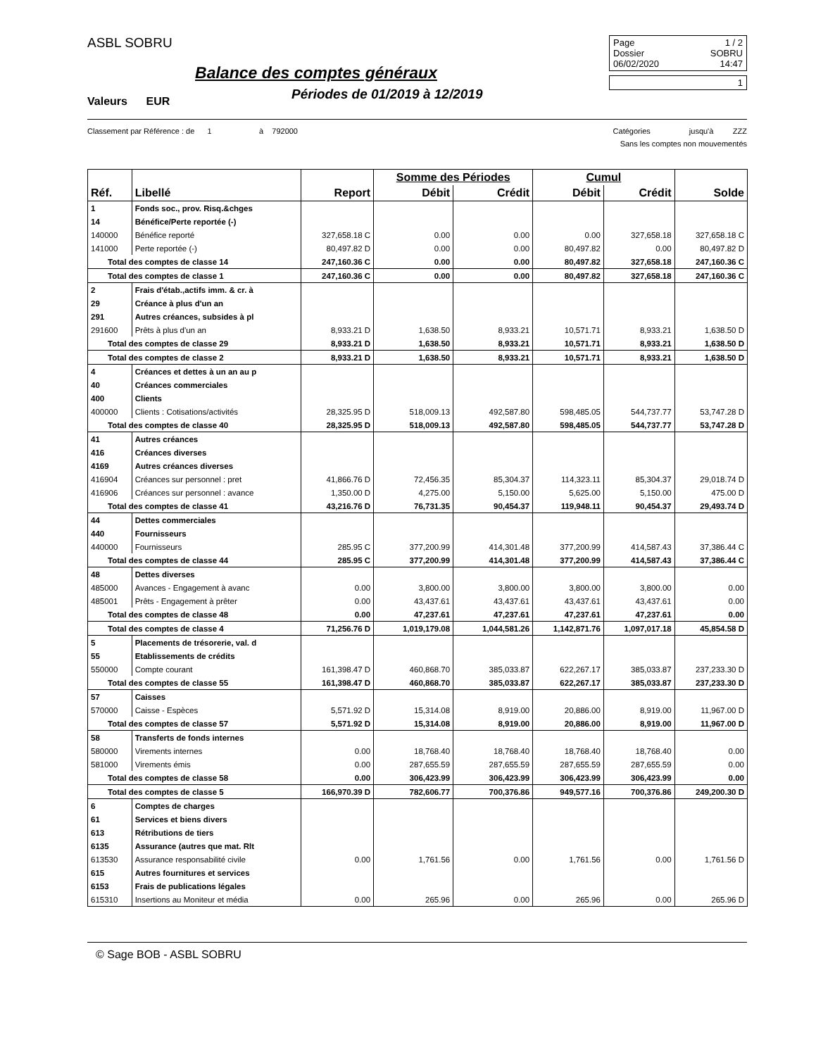ASBL SOBRU
Balance des comptes généraux
Valeurs EUR
Périodes de 01/2019 à 12/2019
Page 1 / 2
Dossier SOBRU
06/02/2020 14:47
1
Classement par Référence : de 1 à 792000 Catégories jusqu'à ZZZ
Sans les comptes non mouvementés
| | | | Somme des Périodes | | Cumul | | |
| --- | --- | --- | --- | --- | --- | --- | --- |
| Réf. | Libellé | Report | Débit | Crédit | Débit | Crédit | Solde |
| 1 | Fonds soc., prov. Risq.&chges | | | | | | |
| 14 | Bénéfice/Perte reportée (-) | | | | | | |
| 140000 | Bénéfice reporté | 327,658.18 C | 0.00 | 0.00 | 0.00 | 327,658.18 | 327,658.18 C |
| 141000 | Perte reportée (-) | 80,497.82 D | 0.00 | 0.00 | 80,497.82 | 0.00 | 80,497.82 D |
| Total des comptes de classe 14 | | 247,160.36 C | 0.00 | 0.00 | 80,497.82 | 327,658.18 | 247,160.36 C |
| Total des comptes de classe 1 | | 247,160.36 C | 0.00 | 0.00 | 80,497.82 | 327,658.18 | 247,160.36 C |
| 2 | Frais d'étab.,actifs imm. & cr. à | | | | | | |
| 29 | Créance à plus d'un an | | | | | | |
| 291 | Autres créances, subsides à pl | | | | | | |
| 291600 | Prêts à plus d'un an | 8,933.21 D | 1,638.50 | 8,933.21 | 10,571.71 | 8,933.21 | 1,638.50 D |
| Total des comptes de classe 29 | | 8,933.21 D | 1,638.50 | 8,933.21 | 10,571.71 | 8,933.21 | 1,638.50 D |
| Total des comptes de classe 2 | | 8,933.21 D | 1,638.50 | 8,933.21 | 10,571.71 | 8,933.21 | 1,638.50 D |
| 4 | Créances et dettes à un an au p | | | | | | |
| 40 | Créances commerciales | | | | | | |
| 400 | Clients | | | | | | |
| 400000 | Clients : Cotisations/activités | 28,325.95 D | 518,009.13 | 492,587.80 | 598,485.05 | 544,737.77 | 53,747.28 D |
| Total des comptes de classe 40 | | 28,325.95 D | 518,009.13 | 492,587.80 | 598,485.05 | 544,737.77 | 53,747.28 D |
| 41 | Autres créances | | | | | | |
| 416 | Créances diverses | | | | | | |
| 4169 | Autres créances diverses | | | | | | |
| 416904 | Créances sur personnel : pret | 41,866.76 D | 72,456.35 | 85,304.37 | 114,323.11 | 85,304.37 | 29,018.74 D |
| 416906 | Créances sur personnel : avance | 1,350.00 D | 4,275.00 | 5,150.00 | 5,625.00 | 5,150.00 | 475.00 D |
| Total des comptes de classe 41 | | 43,216.76 D | 76,731.35 | 90,454.37 | 119,948.11 | 90,454.37 | 29,493.74 D |
| 44 | Dettes commerciales | | | | | | |
| 440 | Fournisseurs | | | | | | |
| 440000 | Fournisseurs | 285.95 C | 377,200.99 | 414,301.48 | 377,200.99 | 414,587.43 | 37,386.44 C |
| Total des comptes de classe 44 | | 285.95 C | 377,200.99 | 414,301.48 | 377,200.99 | 414,587.43 | 37,386.44 C |
| 48 | Dettes diverses | | | | | | |
| 485000 | Avances - Engagement à avanc | 0.00 | 3,800.00 | 3,800.00 | 3,800.00 | 3,800.00 | 0.00 |
| 485001 | Prêts - Engagement à prêter | 0.00 | 43,437.61 | 43,437.61 | 43,437.61 | 43,437.61 | 0.00 |
| Total des comptes de classe 48 | | 0.00 | 47,237.61 | 47,237.61 | 47,237.61 | 47,237.61 | 0.00 |
| Total des comptes de classe 4 | | 71,256.76 D | 1,019,179.08 | 1,044,581.26 | 1,142,871.76 | 1,097,017.18 | 45,854.58 D |
| 5 | Placements de trésorerie, val. d | | | | | | |
| 55 | Etablissements de crédits | | | | | | |
| 550000 | Compte courant | 161,398.47 D | 460,868.70 | 385,033.87 | 622,267.17 | 385,033.87 | 237,233.30 D |
| Total des comptes de classe 55 | | 161,398.47 D | 460,868.70 | 385,033.87 | 622,267.17 | 385,033.87 | 237,233.30 D |
| 57 | Caisses | | | | | | |
| 570000 | Caisse - Espèces | 5,571.92 D | 15,314.08 | 8,919.00 | 20,886.00 | 8,919.00 | 11,967.00 D |
| Total des comptes de classe 57 | | 5,571.92 D | 15,314.08 | 8,919.00 | 20,886.00 | 8,919.00 | 11,967.00 D |
| 58 | Transferts de fonds internes | | | | | | |
| 580000 | Virements internes | 0.00 | 18,768.40 | 18,768.40 | 18,768.40 | 18,768.40 | 0.00 |
| 581000 | Virements émis | 0.00 | 287,655.59 | 287,655.59 | 287,655.59 | 287,655.59 | 0.00 |
| Total des comptes de classe 58 | | 0.00 | 306,423.99 | 306,423.99 | 306,423.99 | 306,423.99 | 0.00 |
| Total des comptes de classe 5 | | 166,970.39 D | 782,606.77 | 700,376.86 | 949,577.16 | 700,376.86 | 249,200.30 D |
| 6 | Comptes de charges | | | | | | |
| 61 | Services et biens divers | | | | | | |
| 613 | Rétributions de tiers | | | | | | |
| 6135 | Assurance (autres que mat. Rlt | | | | | | |
| 613530 | Assurance responsabilité civile | 0.00 | 1,761.56 | 0.00 | 1,761.56 | 0.00 | 1,761.56 D |
| 615 | Autres fournitures et services | | | | | | |
| 6153 | Frais de publications légales | | | | | | |
| 615310 | Insertions au Moniteur et média | 0.00 | 265.96 | 0.00 | 265.96 | 0.00 | 265.96 D |
© Sage BOB - ASBL SOBRU